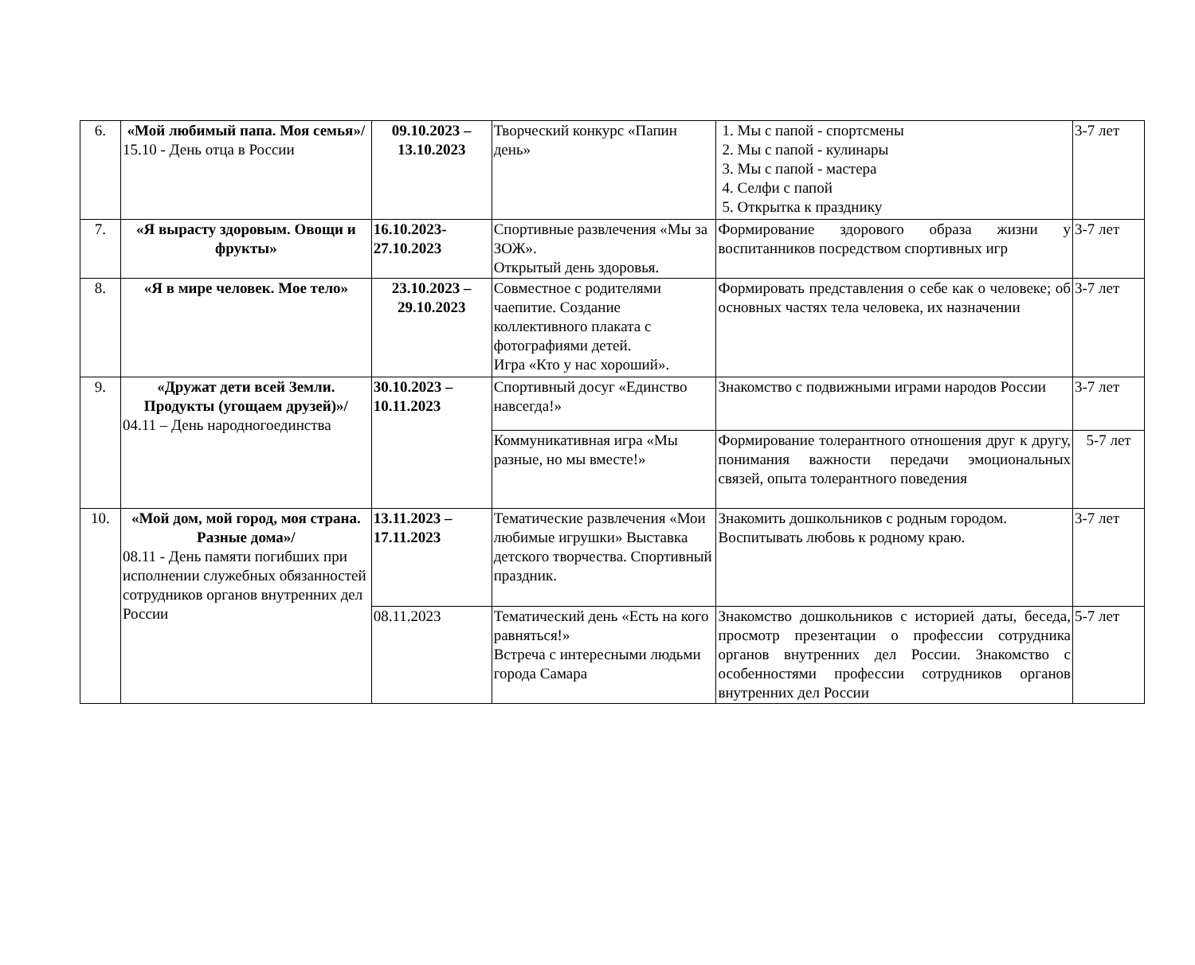| 6. | «Мой любимый папа. Моя семья»/ 15.10 - День отца в России | 09.10.2023 – 13.10.2023 | Творческий конкурс «Папин день» | 1. Мы с папой - спортсмены 2. Мы с папой - кулинары 3. Мы с папой - мастера 4. Селфи с папой 5. Открытка к празднику | 3-7 лет |
| 7. | «Я вырасту здоровым. Овощи и фрукты» | 16.10.2023-27.10.2023 | Спортивные развлечения «Мы за ЗОЖ». Открытый день здоровья. | Формирование здорового образа жизни у воспитанников посредством спортивных игр | 3-7 лет |
| 8. | «Я в мире человек. Мое тело» | 23.10.2023 – 29.10.2023 | Совместное с родителями чаепитие. Создание коллективного плаката с фотографиями детей. Игра «Кто у нас хороший». | Формировать представления о себе как о человеке; об основных частях тела человека, их назначении | 3-7 лет |
| 9. | «Дружат дети всей Земли. Продукты (угощаем друзей)»/ 04.11 – День народногоединства | 30.10.2023 – 10.11.2023 | Спортивный досуг «Единство навсегда!» | Знакомство с подвижными играми народов России | 3-7 лет |
| | | | Коммуникативная игра «Мы разные, но мы вместе!» | Формирование толерантного отношения друг к другу, понимания важности передачи эмоциональных связей, опыта толерантного поведения | 5-7 лет |
| 10. | «Мой дом, мой город, моя страна. Разные дома»/ 08.11 - День памяти погибших при исполнении служебных обязанностей сотрудников органов внутренних дел России | 13.11.2023 – 17.11.2023 | Тематические развлечения «Мои любимые игрушки» Выставка детского творчества. Спортивный праздник. | Знакомить дошкольников с родным городом. Воспитывать любовь к родному краю. | 3-7 лет |
| | | 08.11.2023 | Тематический день «Есть на кого равняться!» Встреча с интересными людьми города Самара | Знакомство дошкольников с историей даты, беседа, просмотр презентации о профессии сотрудника органов внутренних дел России. Знакомство с особенностями профессии сотрудников органов внутренних дел России | 5-7 лет |